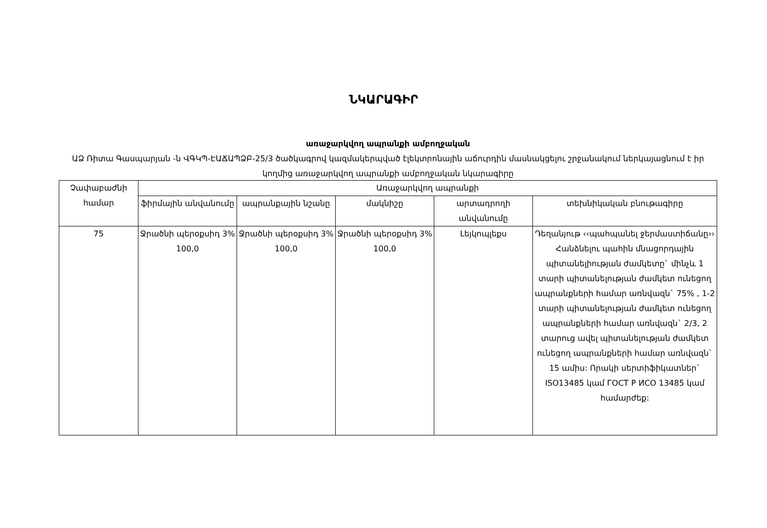ՆԿԱՐԱԳԻՐ
առաջարկվող ապրանքի ամբողջական
ԱՁ Ռիտա Գասպարյան -ն ՎԳԿՊ-ԷԱՃԱՊՁԲ-25/3 ծածկագրով կազմակերպված էլեկտրոնային աճուրդին մասնակցելու շրջանակում ներկայացնում է իր կողմից առաջարկվող ապրանքի ամբողջական նկարագիրը
| Չափաբաժնի համար | Առաջարկվող ապրանքի | | | | |
| --- | --- | --- | --- | --- | --- |
| | ֆիրմային անվանումը | ապրանքային նշանը | մակնիշը | արտադրողի անվանումը | տեխնիկական բնութագիրը |
| 75 | Ջրածնի պերօքսիդ 3% 100,0 | Ջրածնի պերօքսիդ 3% 100,0 | Ջրածնի պերօքսիդ 3% 100,0 | Լեյկոպլեքս | Դեղանյութ ‹‹պահպանել ջերմաստիճանը›› Հանձնելու պահին մնացորդային պիտանելիության ժամկետը` մինչև 1 տարի պիտանելության ժամկետ ունեցող ապրանքների համար առնվազն` 75% , 1-2 տարի պիտանելության ժամկետ ունեցող ապրանքների համար առնվազն` 2/3, 2 տարուց ավել պիտանելության ժամկետ ունեցող ապրանքների համար առնվազն` 15 ամիս: Որակի սերտիֆիկատներ` ISO13485 կամ ГОСТ Р ИСО 13485 կամ համարժեք: |